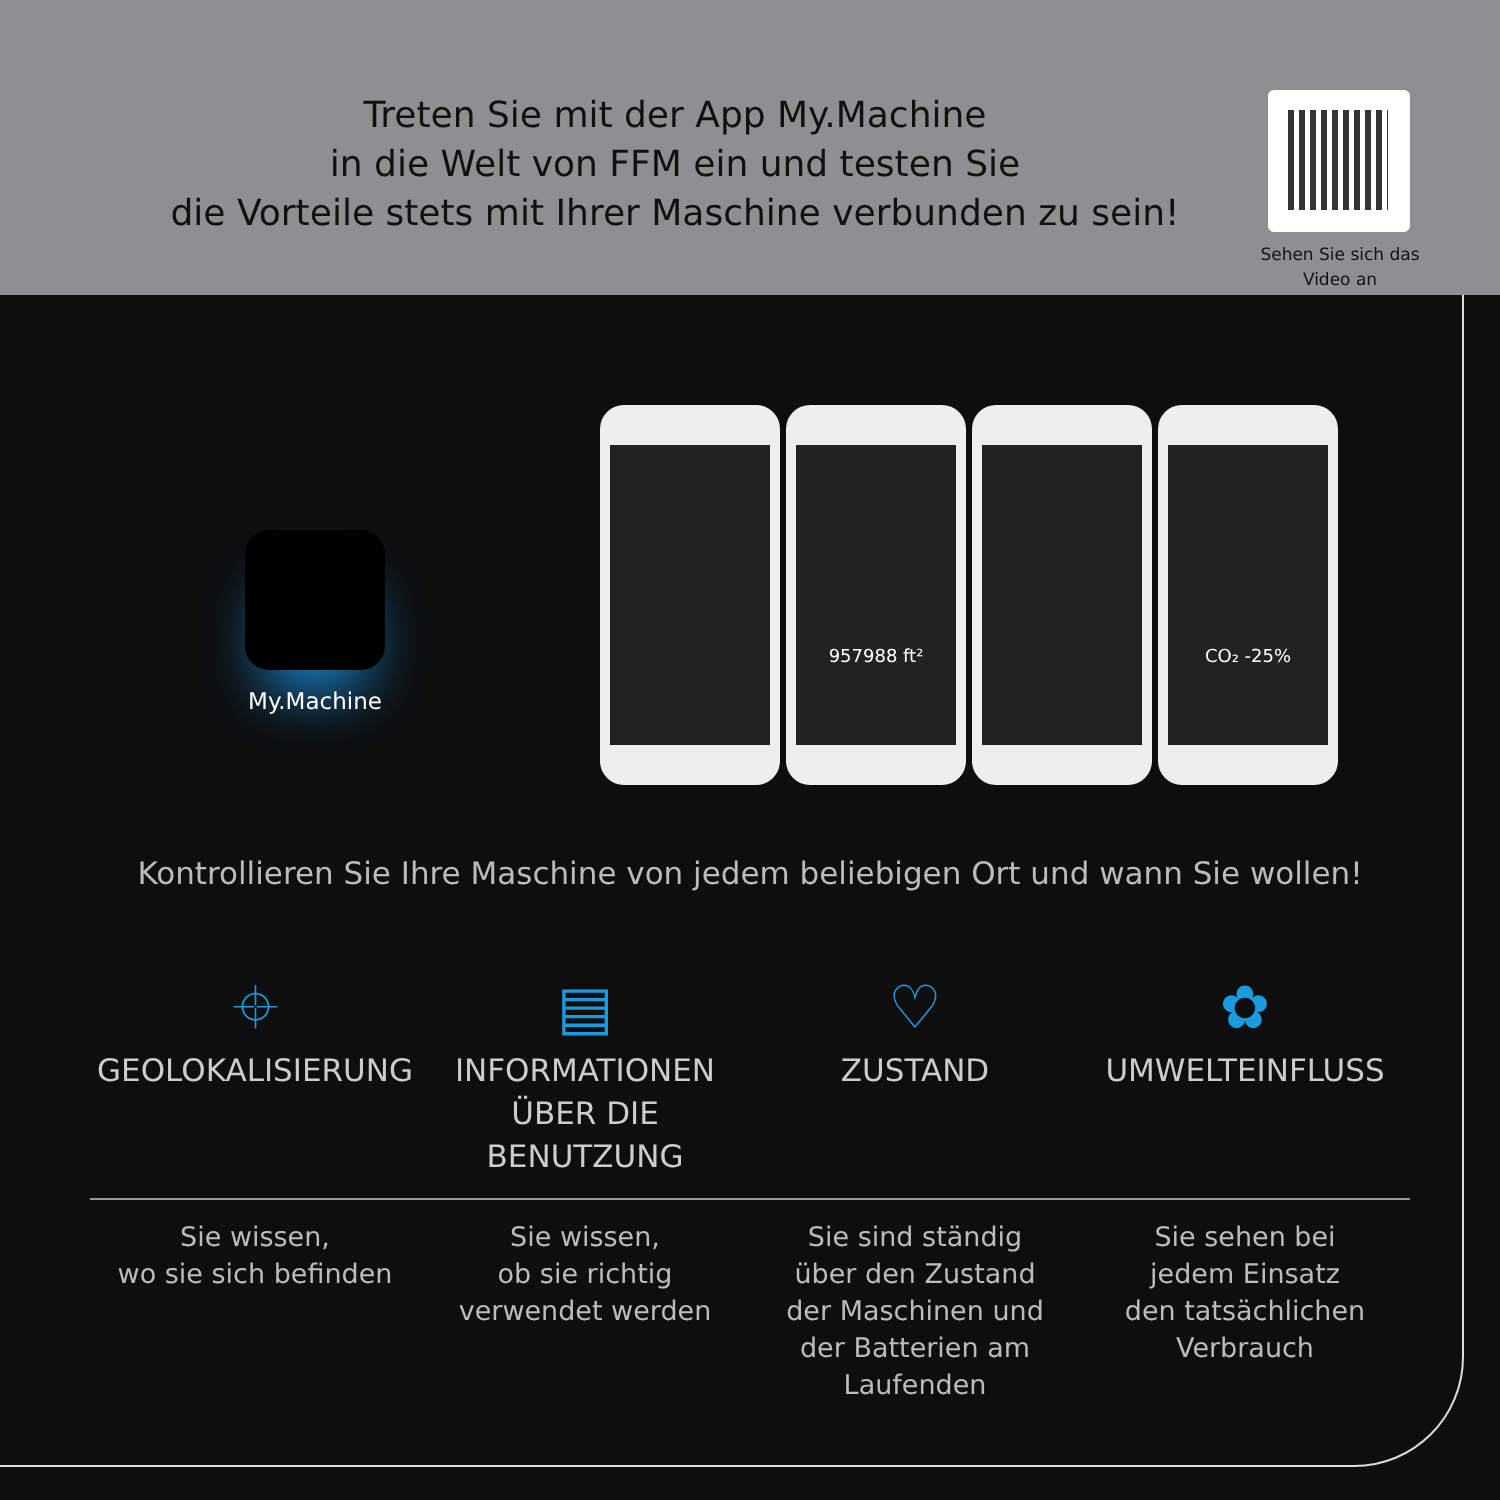Treten Sie mit der App My.Machine
in die Welt von FFM ein und testen Sie
die Vorteile stets mit Ihrer Maschine verbunden zu sein!
Sehen Sie sich das Video an
My.Machine
957988 ft² CO₂ -25%
Kontrollieren Sie Ihre Maschine von jedem beliebigen Ort und wann Sie wollen!
⌖
GEOLOKALISIERUNG
▤
INFORMATIONEN
ÜBER DIE BENUTZUNG
♡
ZUSTAND
✿
UMWELTEINFLUSS
Sie wissen,
wo sie sich befinden
Sie wissen,
ob sie richtig
verwendet werden
Sie sind ständig
über den Zustand
der Maschinen und
der Batterien am
Laufenden
Sie sehen bei
jedem Einsatz
den tatsächlichen
Verbrauch